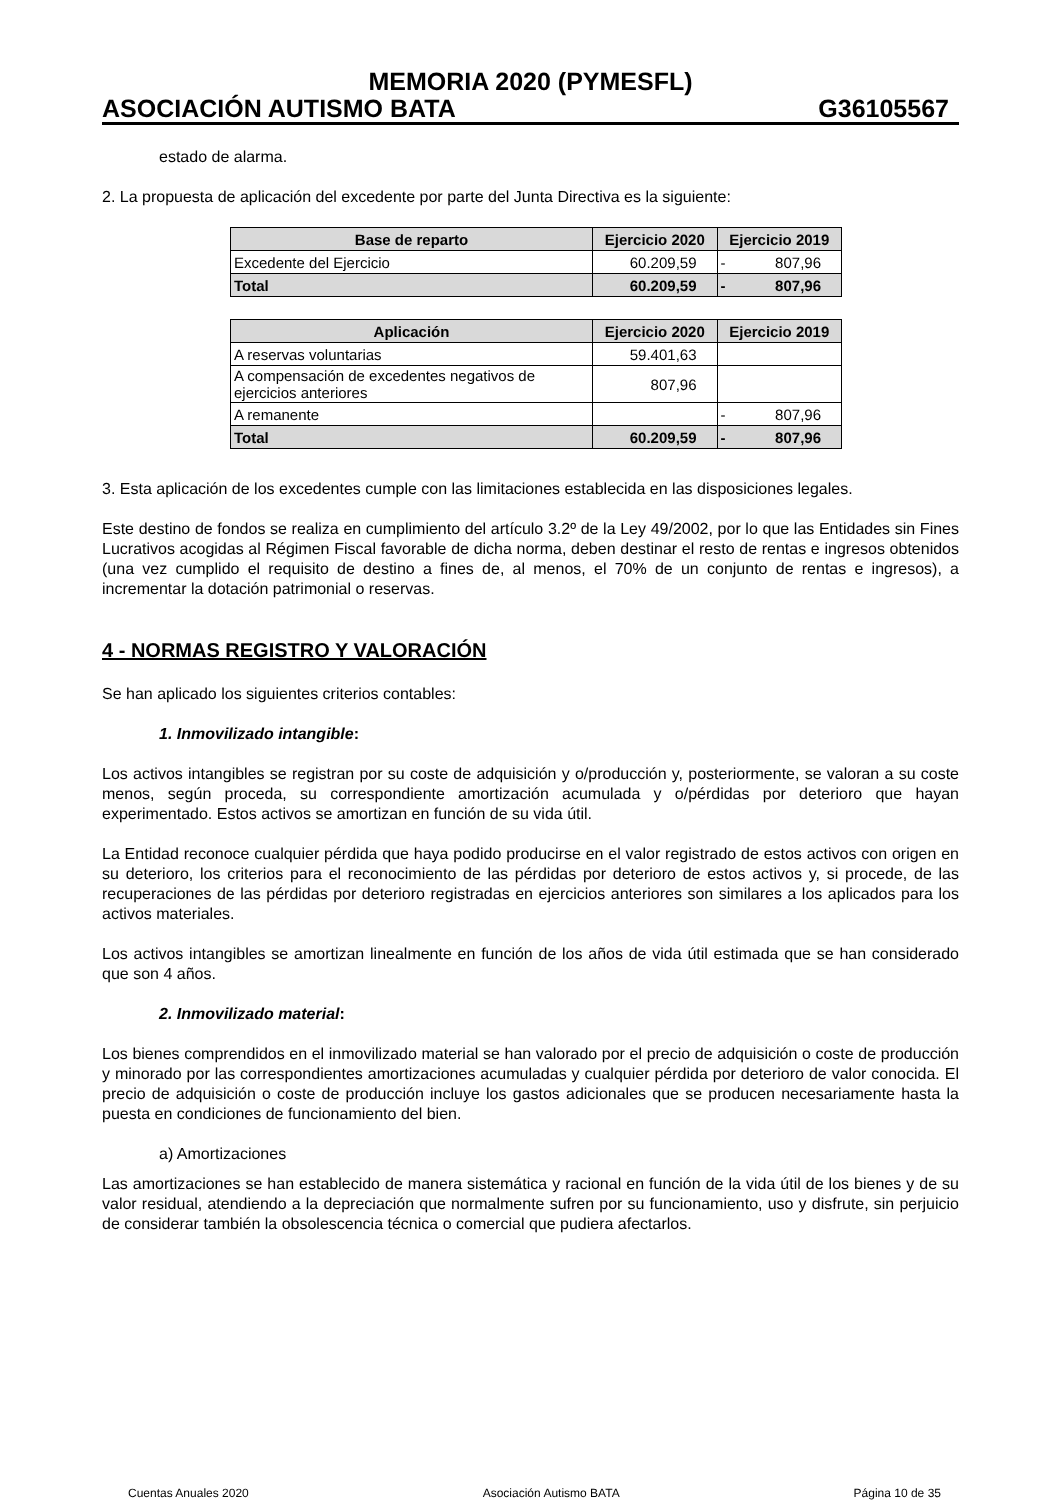MEMORIA 2020 (PYMESFL)
ASOCIACIÓN AUTISMO BATA G36105567
estado de alarma.
2. La propuesta de aplicación del excedente por parte del Junta Directiva es la siguiente:
| Base de reparto | Ejercicio 2020 | Ejercicio 2019 |
| --- | --- | --- |
| Excedente del Ejercicio | 60.209,59 | - 807,96 |
| Total | 60.209,59 | - 807,96 |
| Aplicación | Ejercicio 2020 | Ejercicio 2019 |
| --- | --- | --- |
| A reservas voluntarias | 59.401,63 | |
| A compensación de excedentes negativos de ejercicios anteriores | 807,96 | |
| A remanente | | - 807,96 |
| Total | 60.209,59 | - 807,96 |
3. Esta aplicación de los excedentes cumple con las limitaciones establecida en las disposiciones legales.
Este destino de fondos se realiza en cumplimiento del artículo 3.2º de la Ley 49/2002, por lo que las Entidades sin Fines Lucrativos acogidas al Régimen Fiscal favorable de dicha norma, deben destinar el resto de rentas e ingresos obtenidos (una vez cumplido el requisito de destino a fines de, al menos, el 70% de un conjunto de rentas e ingresos), a incrementar la dotación patrimonial o reservas.
4 - NORMAS REGISTRO Y VALORACIÓN
Se han aplicado los siguientes criterios contables:
1. Inmovilizado intangible:
Los activos intangibles se registran por su coste de adquisición y o/producción y, posteriormente, se valoran a su coste menos, según proceda, su correspondiente amortización acumulada y o/pérdidas por deterioro que hayan experimentado. Estos activos se amortizan en función de su vida útil.
La Entidad reconoce cualquier pérdida que haya podido producirse en el valor registrado de estos activos con origen en su deterioro, los criterios para el reconocimiento de las pérdidas por deterioro de estos activos y, si procede, de las recuperaciones de las pérdidas por deterioro registradas en ejercicios anteriores son similares a los aplicados para los activos materiales.
Los activos intangibles se amortizan linealmente en función de los años de vida útil estimada que se han considerado que son 4 años.
2. Inmovilizado material:
Los bienes comprendidos en el inmovilizado material se han valorado por el precio de adquisición o coste de producción y minorado por las correspondientes amortizaciones acumuladas y cualquier pérdida por deterioro de valor conocida. El precio de adquisición o coste de producción incluye los gastos adicionales que se producen necesariamente hasta la puesta en condiciones de funcionamiento del bien.
a) Amortizaciones
Las amortizaciones se han establecido de manera sistemática y racional en función de la vida útil de los bienes y de su valor residual, atendiendo a la depreciación que normalmente sufren por su funcionamiento, uso y disfrute, sin perjuicio de considerar también la obsolescencia técnica o comercial que pudiera afectarlos.
Cuentas Anuales 2020 Asociación Autismo BATA Página 10 de 35